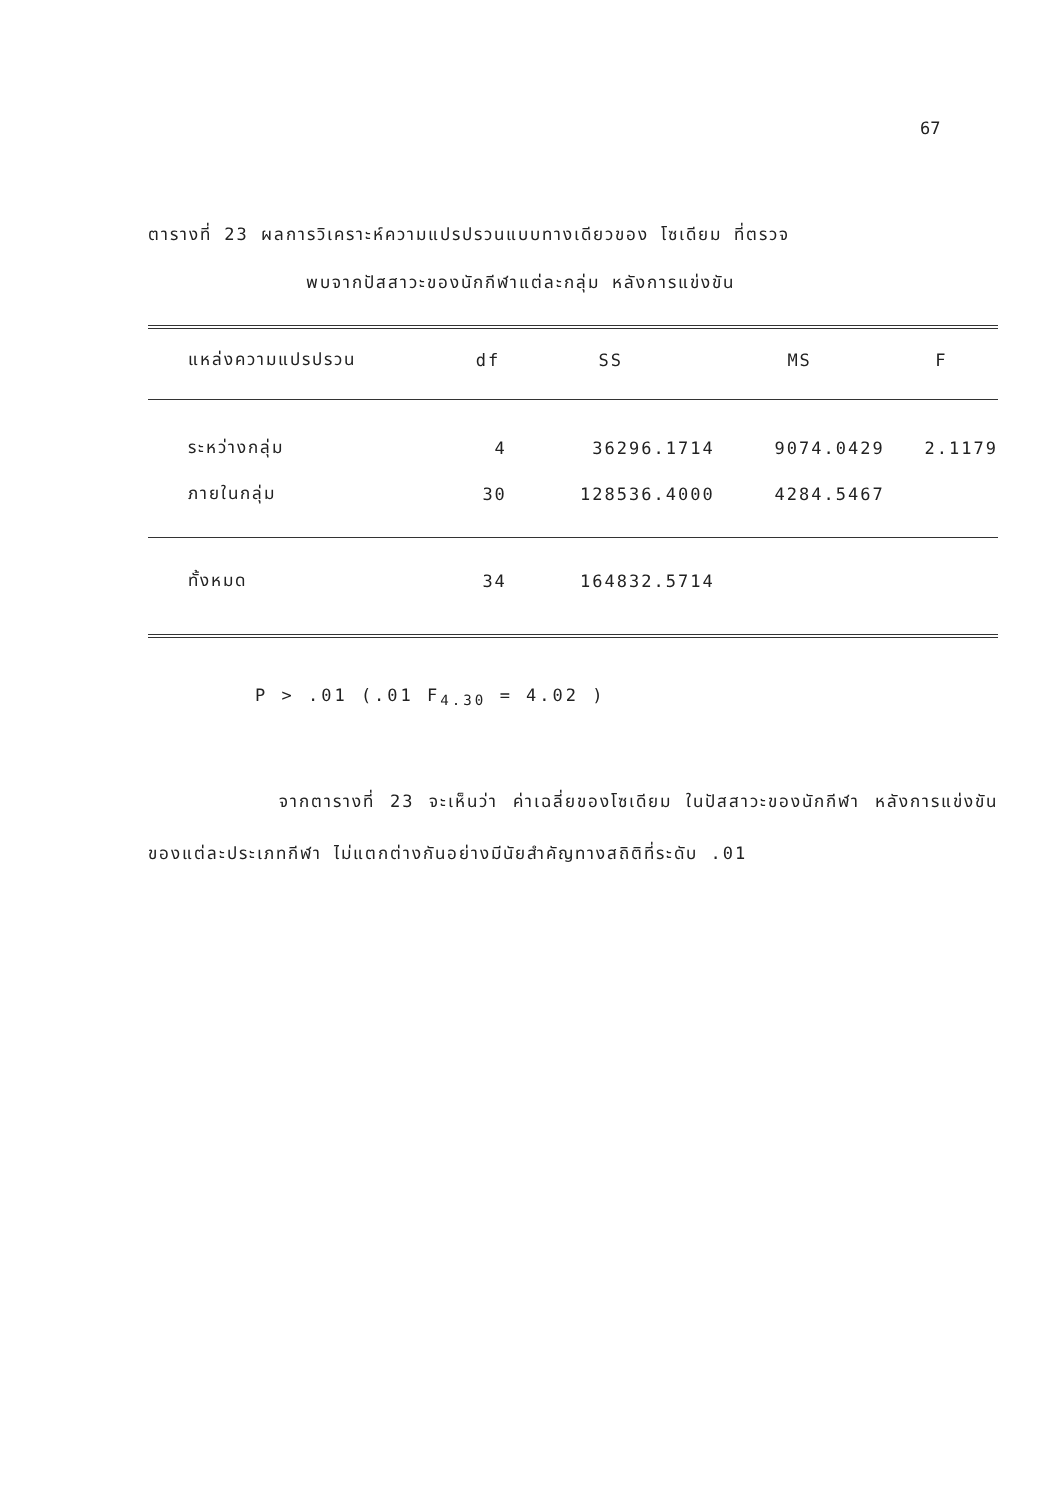67
ตารางที่ 23 ผลการวิเคราะห์ความแปรปรวนแบบทางเดียวของ โซเดียม ที่ตรวจ
พบจากปัสสาวะของนักกีฬาแต่ละกลุ่ม หลังการแข่งขัน
| แหล่งความแปรปรวน | df | SS | MS | F |
| --- | --- | --- | --- | --- |
| ระหว่างกลุ่ม | 4 | 36296.1714 | 9074.0429 | 2.1179 |
| ภายในกลุ่ม | 30 | 128536.4000 | 4284.5467 | |
| ทั้งหมด | 34 | 164832.5714 | | |
P > .01 (.01 F<sub>4.30</sub> = 4.02 )
จากตารางที่ 23 จะเห็นว่า ค่าเฉลี่ยของโซเดียม ในปัสสาวะของนักกีฬา หลังการแข่งขันของแต่ละประเภทกีฬา ไม่แตกต่างกันอย่างมีนัยสำคัญทางสถิติที่ระดับ .01